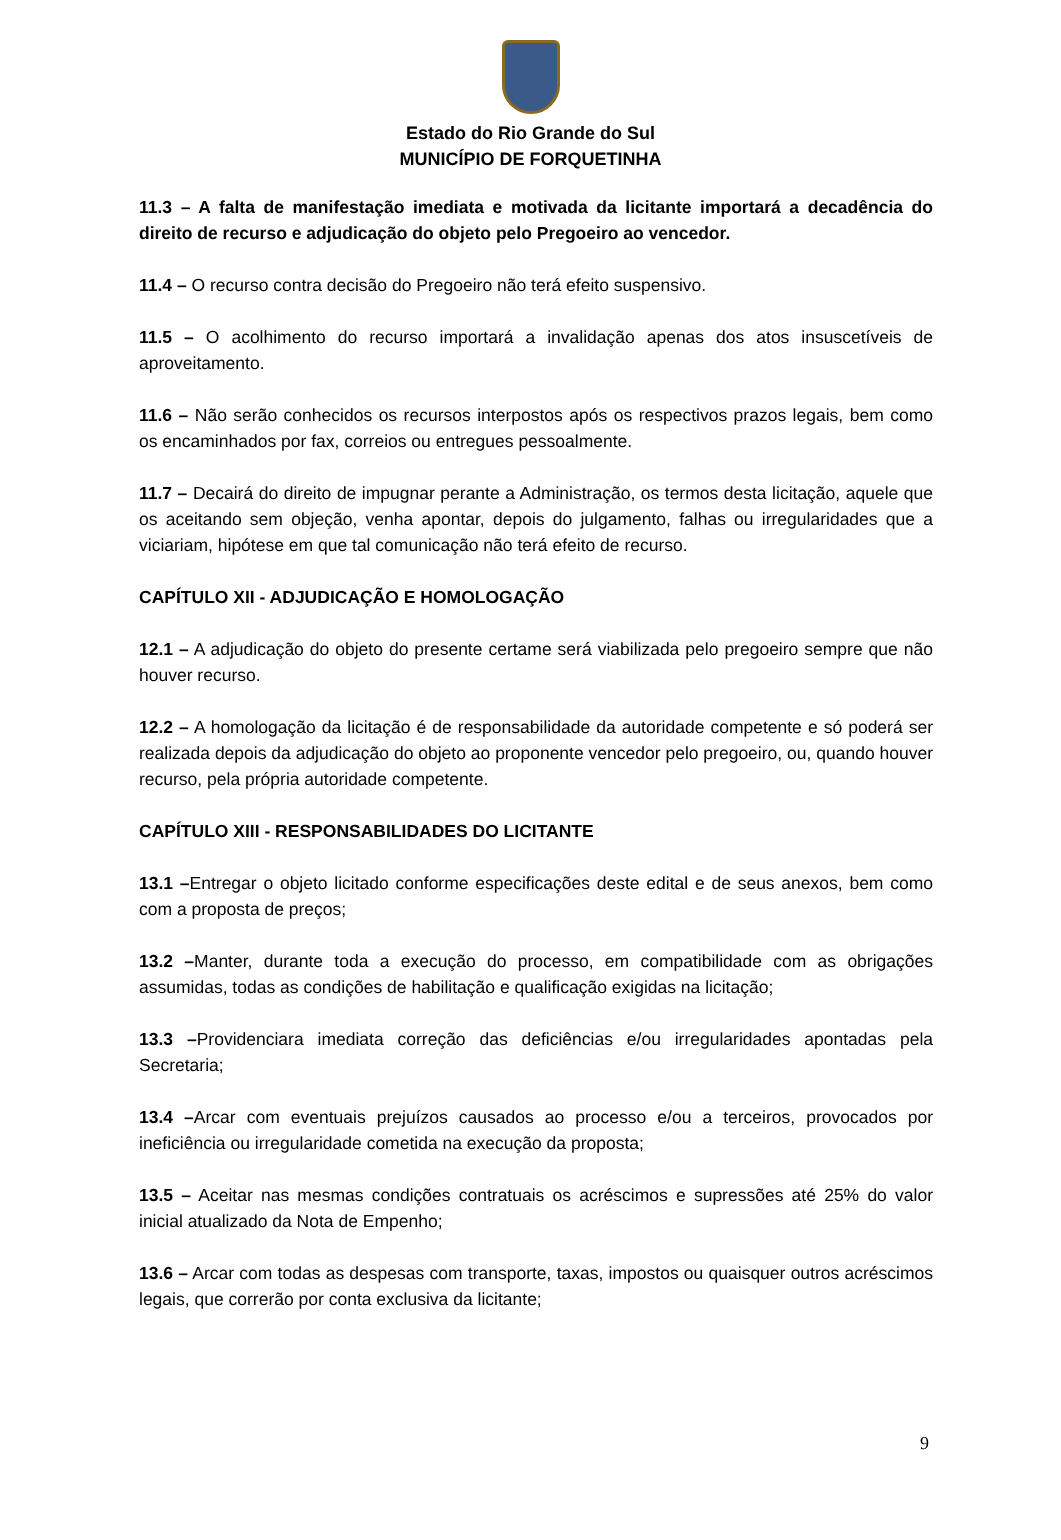Estado do Rio Grande do Sul
MUNICÍPIO DE FORQUETINHA
11.3 – A falta de manifestação imediata e motivada da licitante importará a decadência do direito de recurso e adjudicação do objeto pelo Pregoeiro ao vencedor.
11.4 – O recurso contra decisão do Pregoeiro não terá efeito suspensivo.
11.5 – O acolhimento do recurso importará a invalidação apenas dos atos insuscetíveis de aproveitamento.
11.6 – Não serão conhecidos os recursos interpostos após os respectivos prazos legais, bem como os encaminhados por fax, correios ou entregues pessoalmente.
11.7 – Decairá do direito de impugnar perante a Administração, os termos desta licitação, aquele que os aceitando sem objeção, venha apontar, depois do julgamento, falhas ou irregularidades que a viciariam, hipótese em que tal comunicação não terá efeito de recurso.
CAPÍTULO XII - ADJUDICAÇÃO E HOMOLOGAÇÃO
12.1 – A adjudicação do objeto do presente certame será viabilizada pelo pregoeiro sempre que não houver recurso.
12.2 – A homologação da licitação é de responsabilidade da autoridade competente e só poderá ser realizada depois da adjudicação do objeto ao proponente vencedor pelo pregoeiro, ou, quando houver recurso, pela própria autoridade competente.
CAPÍTULO XIII - RESPONSABILIDADES DO LICITANTE
13.1 –Entregar o objeto licitado conforme especificações deste edital e de seus anexos, bem como com a proposta de preços;
13.2 –Manter, durante toda a execução do processo, em compatibilidade com as obrigações assumidas, todas as condições de habilitação e qualificação exigidas na licitação;
13.3 –Providenciara imediata correção das deficiências e/ou irregularidades apontadas pela Secretaria;
13.4 –Arcar com eventuais prejuízos causados ao processo e/ou a terceiros, provocados por ineficiência ou irregularidade cometida na execução da proposta;
13.5 – Aceitar nas mesmas condições contratuais os acréscimos e supressões até 25% do valor inicial atualizado da Nota de Empenho;
13.6 – Arcar com todas as despesas com transporte, taxas, impostos ou quaisquer outros acréscimos legais, que correrão por conta exclusiva da licitante;
9